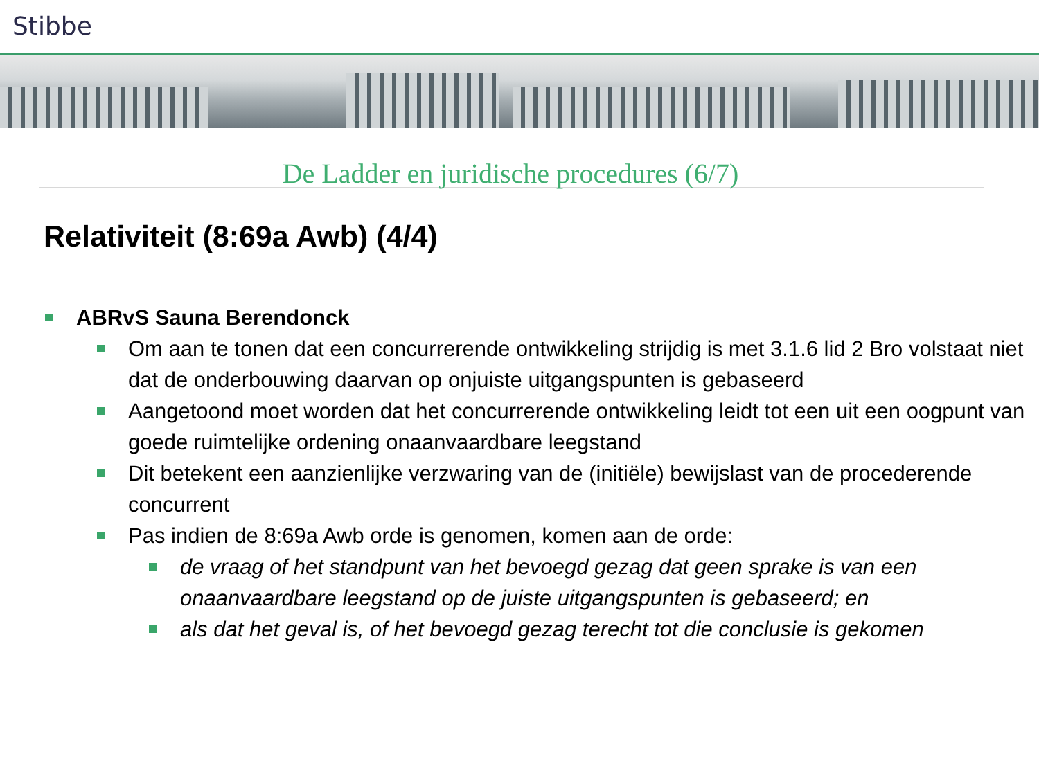Stibbe
De Ladder en juridische procedures (6/7)
Relativiteit (8:69a Awb) (4/4)
ABRvS Sauna Berendonck
Om aan te tonen dat een concurrerende ontwikkeling strijdig is met 3.1.6 lid 2 Bro volstaat niet dat de onderbouwing daarvan op onjuiste uitgangspunten is gebaseerd
Aangetoond moet worden dat het concurrerende ontwikkeling leidt tot een uit een oogpunt van goede ruimtelijke ordening onaanvaardbare leegstand
Dit betekent een aanzienlijke verzwaring van de (initiële) bewijslast van de procederende concurrent
Pas indien de 8:69a Awb orde is genomen, komen aan de orde:
de vraag of het standpunt van het bevoegd gezag dat geen sprake is van een onaanvaardbare leegstand op de juiste uitgangspunten is gebaseerd; en
als dat het geval is, of het bevoegd gezag terecht tot die conclusie is gekomen